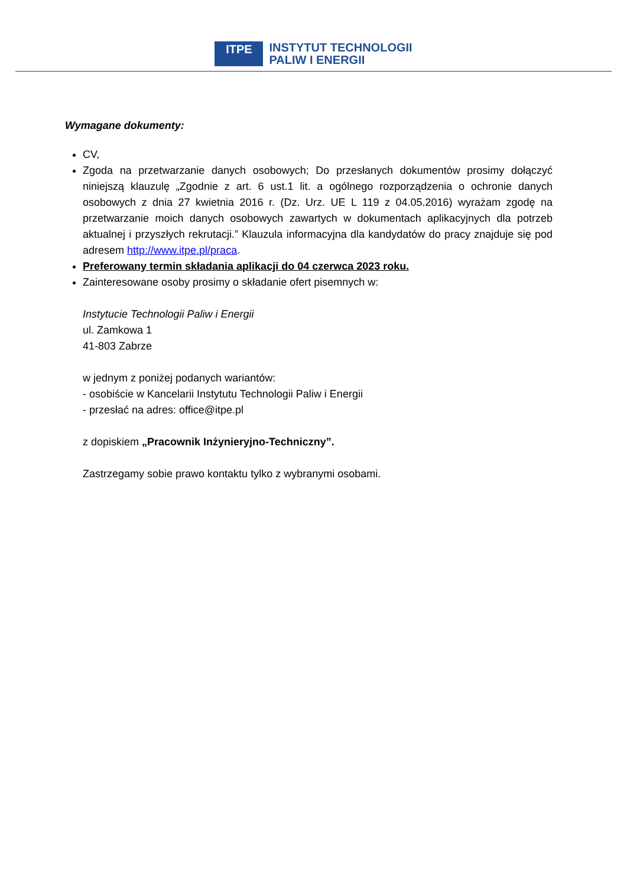ITPE
INSTYTUT TECHNOLOGII
PALIW I ENERGII
Wymagane dokumenty:
CV,
Zgoda na przetwarzanie danych osobowych; Do przesłanych dokumentów prosimy dołączyć niniejszą klauzulę „Zgodnie z art. 6 ust.1 lit. a ogólnego rozporządzenia o ochronie danych osobowych z dnia 27 kwietnia 2016 r. (Dz. Urz. UE L 119 z 04.05.2016) wyrażam zgodę na przetwarzanie moich danych osobowych zawartych w dokumentach aplikacyjnych dla potrzeb aktualnej i przyszłych rekrutacji.” Klauzula informacyjna dla kandydatów do pracy znajduje się pod adresem http://www.itpe.pl/praca.
Preferowany termin składania aplikacji do 04 czerwca 2023 roku.
Zainteresowane osoby prosimy o składanie ofert pisemnych w:
Instytucie Technologii Paliw i Energii
ul. Zamkowa 1
41-803 Zabrze
w jednym z poniżej podanych wariantów:
- osobiście w Kancelarii Instytutu Technologii Paliw i Energii
- przesłać na adres: office@itpe.pl
z dopiskiem „Pracownik Inżynieryjno-Techniczny”.
Zastrzegamy sobie prawo kontaktu tylko z wybranymi osobami.